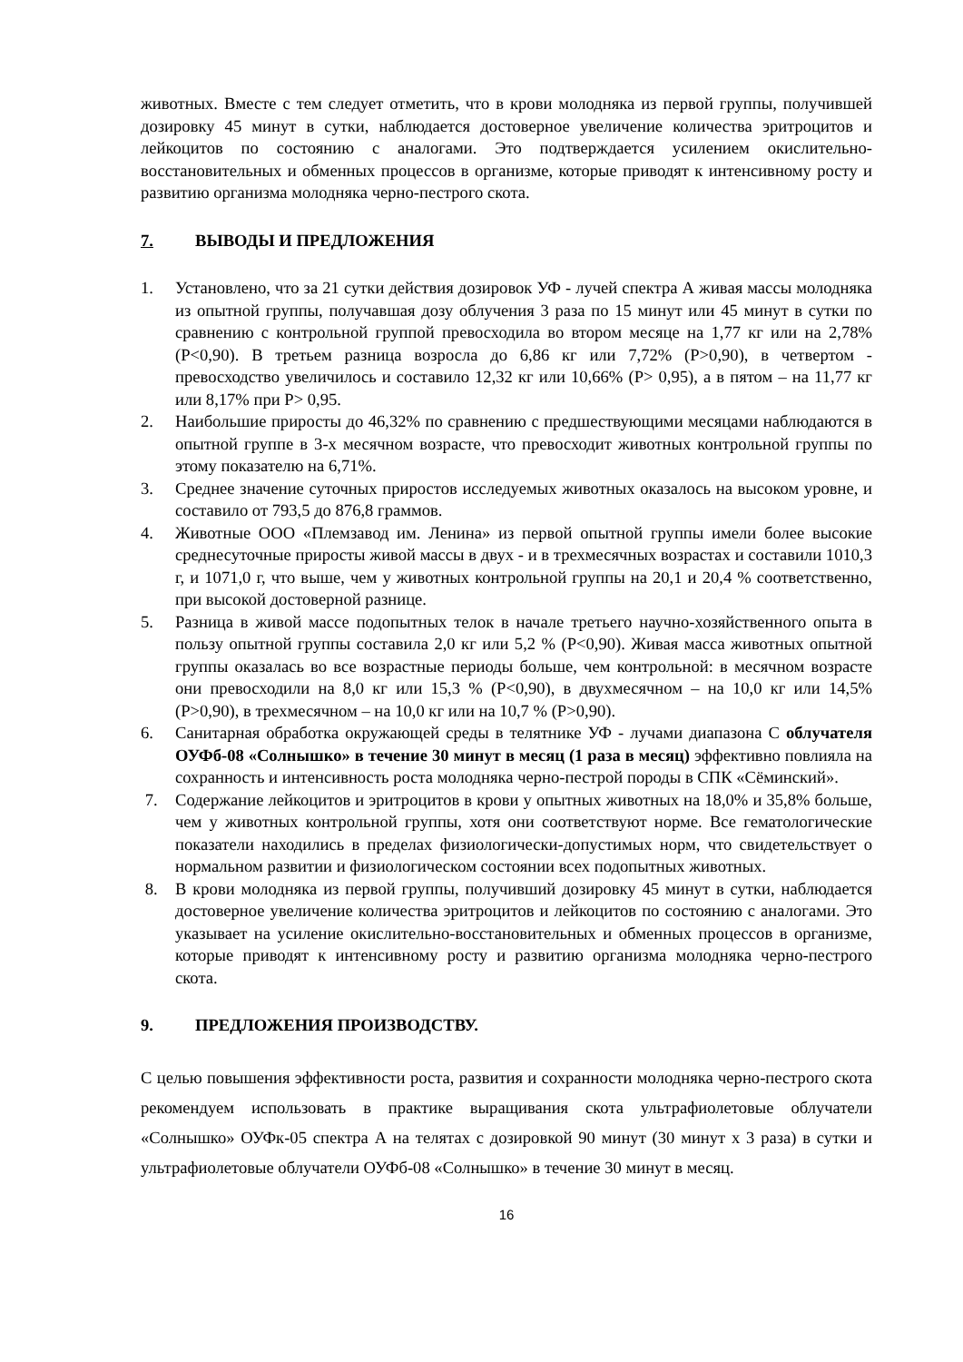животных. Вместе с тем следует отметить, что в крови молодняка из первой группы, получившей дозировку 45 минут в сутки, наблюдается достоверное увеличение количества эритроцитов и лейкоцитов по состоянию с аналогами. Это подтверждается усилением окислительно-восстановительных и обменных процессов в организме, которые приводят к интенсивному росту и развитию организма молодняка черно-пестрого скота.
7. ВЫВОДЫ И ПРЕДЛОЖЕНИЯ
1. Установлено, что за 21 сутки действия дозировок УФ - лучей спектра А живая массы молодняка из опытной группы, получавшая дозу облучения 3 раза по 15 минут или 45 минут в сутки по сравнению с контрольной группой превосходила во втором месяце на 1,77 кг или на 2,78% (Р<0,90). В третьем разница возросла до 6,86 кг или 7,72% (Р>0,90), в четвертом - превосходство увеличилось и составило 12,32 кг или 10,66% (Р> 0,95), а в пятом – на 11,77 кг или 8,17% при Р> 0,95.
2. Наибольшие приросты до 46,32% по сравнению с предшествующими месяцами наблюдаются в опытной группе в 3-х месячном возрасте, что превосходит животных контрольной группы по этому показателю на 6,71%.
3. Среднее значение суточных приростов исследуемых животных оказалось на высоком уровне, и составило от 793,5 до 876,8 граммов.
4. Животные ООО «Племзавод им. Ленина» из первой опытной группы имели более высокие среднесуточные приросты живой массы в двух - и в трехмесячных возрастах и составили 1010,3 г, и 1071,0 г, что выше, чем у животных контрольной группы на 20,1 и 20,4 % соответственно, при высокой достоверной разнице.
5. Разница в живой массе подопытных телок в начале третьего научно-хозяйственного опыта в пользу опытной группы составила 2,0 кг или 5,2 % (Р<0,90). Живая масса животных опытной группы оказалась во все возрастные периоды больше, чем контрольной: в месячном возрасте они превосходили на 8,0 кг или 15,3 % (Р<0,90), в двухмесячном – на 10,0 кг или 14,5% (Р>0,90), в трехмесячном – на 10,0 кг или на 10,7 % (Р>0,90).
6. Санитарная обработка окружающей среды в телятнике УФ - лучами диапазона С облучателя ОУФб-08 «Солнышко» в течение 30 минут в месяц (1 раза в месяц) эффективно повлияла на сохранность и интенсивность роста молодняка черно-пестрой породы в СПК «Сёминский».
7. Содержание лейкоцитов и эритроцитов в крови у опытных животных на 18,0% и 35,8% больше, чем у животных контрольной группы, хотя они соответствуют норме. Все гематологические показатели находились в пределах физиологически-допустимых норм, что свидетельствует о нормальном развитии и физиологическом состоянии всех подопытных животных.
8. В крови молодняка из первой группы, получивший дозировку 45 минут в сутки, наблюдается достоверное увеличение количества эритроцитов и лейкоцитов по состоянию с аналогами. Это указывает на усиление окислительно-восстановительных и обменных процессов в организме, которые приводят к интенсивному росту и развитию организма молодняка черно-пестрого скота.
9. ПРЕДЛОЖЕНИЯ ПРОИЗВОДСТВУ.
С целью повышения эффективности роста, развития и сохранности молодняка черно-пестрого скота рекомендуем использовать в практике выращивания скота ультрафиолетовые облучатели «Солнышко» ОУФк-05 спектра А на телятах с дозировкой 90 минут (30 минут х 3 раза) в сутки и ультрафиолетовые облучатели ОУФб-08 «Солнышко» в течение 30 минут в месяц.
16